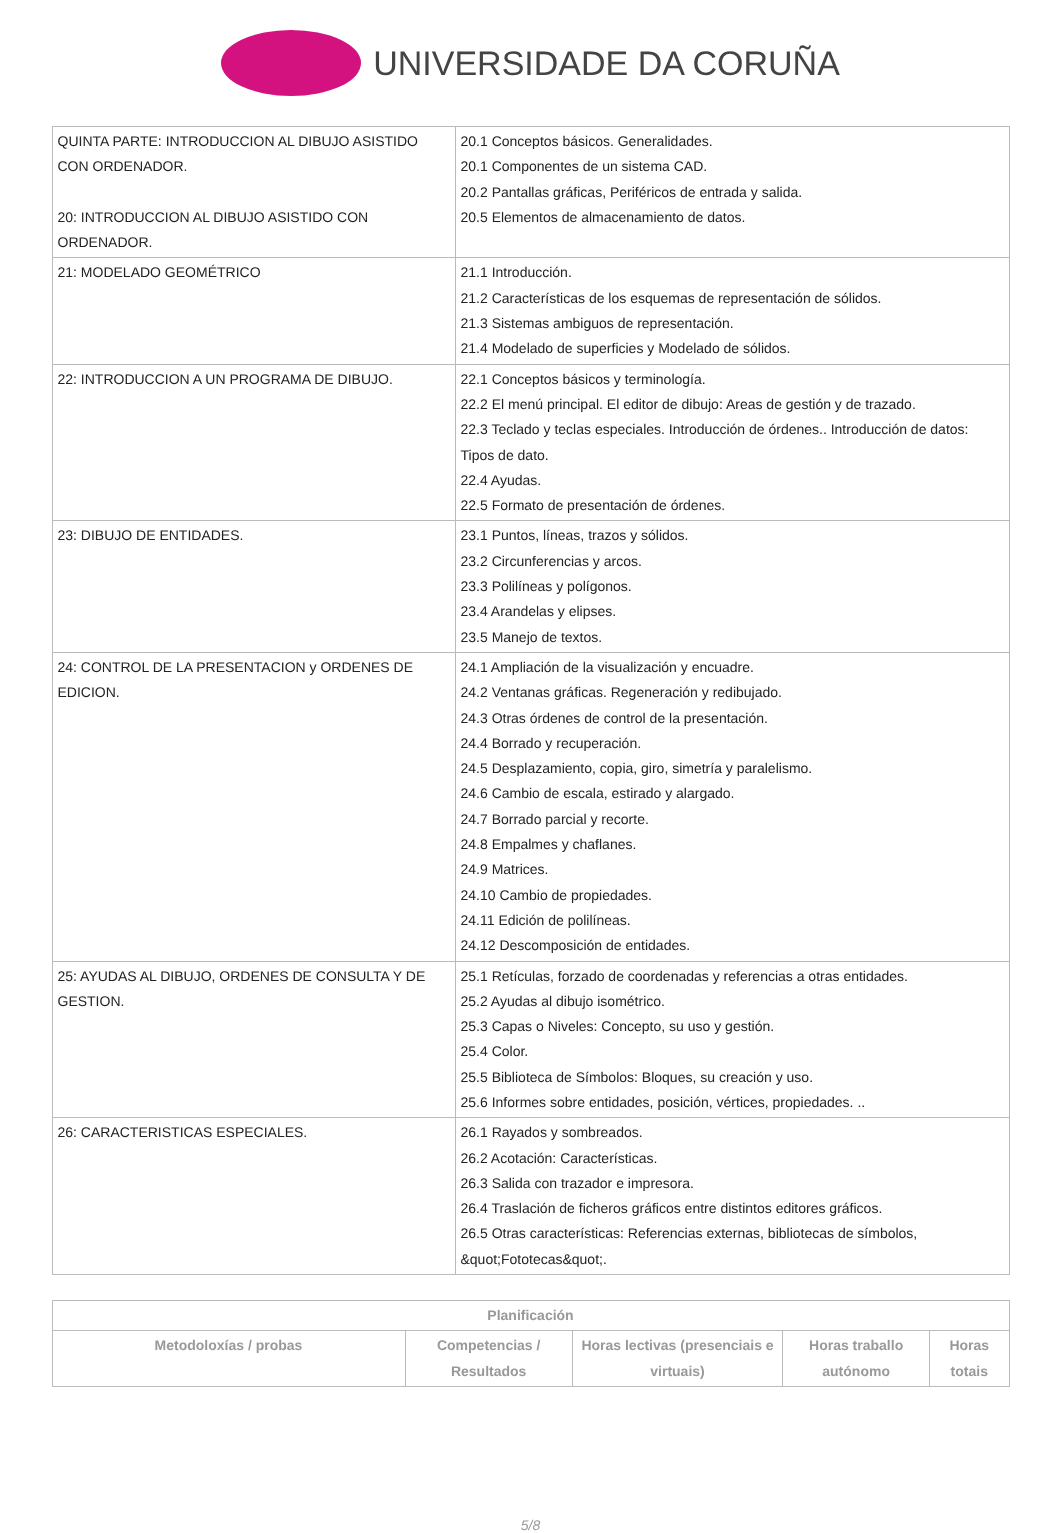UNIVERSIDADE DA CORUÑA
| QUINTA PARTE: INTRODUCCION AL DIBUJO ASISTIDO CON ORDENADOR. 20: INTRODUCCION AL DIBUJO ASISTIDO CON ORDENADOR. | 20.1 Conceptos básicos. Generalidades. 20.1 Componentes de un sistema CAD. 20.2 Pantallas gráficas, Periféricos de entrada y salida. 20.5 Elementos de almacenamiento de datos. |
| 21: MODELADO GEOMÉTRICO | 21.1 Introducción. 21.2 Características de los esquemas de representación de sólidos. 21.3 Sistemas ambiguos de representación. 21.4 Modelado de superficies y Modelado de sólidos. |
| 22: INTRODUCCION A UN PROGRAMA DE DIBUJO. | 22.1 Conceptos básicos y terminología. 22.2 El menú principal. El editor de dibujo: Areas de gestión y de trazado. 22.3 Teclado y teclas especiales. Introducción de órdenes.. Introducción de datos: Tipos de dato. 22.4 Ayudas. 22.5 Formato de presentación de órdenes. |
| 23: DIBUJO DE ENTIDADES. | 23.1 Puntos, líneas, trazos y sólidos. 23.2 Circunferencias y arcos. 23.3 Polilíneas y polígonos. 23.4 Arandelas y elipses. 23.5 Manejo de textos. |
| 24: CONTROL DE LA PRESENTACION y ORDENES DE EDICION. | 24.1 Ampliación de la visualización y encuadre. 24.2 Ventanas gráficas. Regeneración y redibujado. 24.3 Otras órdenes de control de la presentación. 24.4 Borrado y recuperación. 24.5 Desplazamiento, copia, giro, simetría y paralelismo. 24.6 Cambio de escala, estirado y alargado. 24.7 Borrado parcial y recorte. 24.8 Empalmes y chaflanes. 24.9 Matrices. 24.10 Cambio de propiedades. 24.11 Edición de polilíneas. 24.12 Descomposición de entidades. |
| 25: AYUDAS AL DIBUJO, ORDENES DE CONSULTA Y DE GESTION. | 25.1 Retículas, forzado de coordenadas y referencias a otras entidades. 25.2 Ayudas al dibujo isométrico. 25.3 Capas o Niveles: Concepto, su uso y gestión. 25.4 Color. 25.5 Biblioteca de Símbolos: Bloques, su creación y uso. 25.6 Informes sobre entidades, posición, vértices, propiedades. .. |
| 26: CARACTERISTICAS ESPECIALES. | 26.1 Rayados y sombreados. 26.2 Acotación: Características. 26.3 Salida con trazador e impresora. 26.4 Traslación de ficheros gráficos entre distintos editores gráficos. 26.5 Otras características: Referencias externas, bibliotecas de símbolos, &quot;Fototecas&quot;. |
| Planificación | | | | |
| --- | --- | --- | --- | --- |
| Metodoloxías / probas | Competencias / Resultados | Horas lectivas (presenciais e virtuais) | Horas traballo autónomo | Horas totais |
5/8